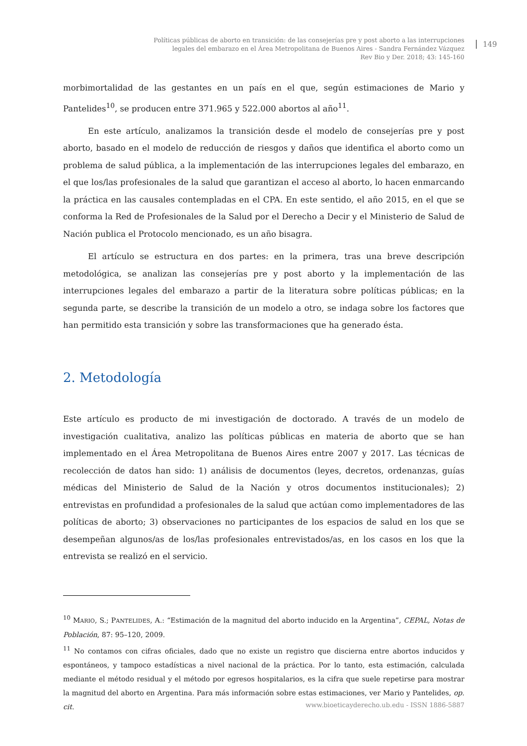Políticas públicas de aborto en transición: de las consejerías pre y post aborto a las interrupciones
legales del embarazo en el Área Metropolitana de Buenos Aires - Sandra Fernández Vázquez
Rev Bio y Der. 2018; 43: 145-160
149
morbimortalidad de las gestantes en un país en el que, según estimaciones de Mario y Pantelides<sup>10</sup>, se producen entre 371.965 y 522.000 abortos al año<sup>11</sup>.
En este artículo, analizamos la transición desde el modelo de consejerías pre y post aborto, basado en el modelo de reducción de riesgos y daños que identifica el aborto como un problema de salud pública, a la implementación de las interrupciones legales del embarazo, en el que los/las profesionales de la salud que garantizan el acceso al aborto, lo hacen enmarcando la práctica en las causales contempladas en el CPA. En este sentido, el año 2015, en el que se conforma la Red de Profesionales de la Salud por el Derecho a Decir y el Ministerio de Salud de Nación publica el Protocolo mencionado, es un año bisagra.
El artículo se estructura en dos partes: en la primera, tras una breve descripción metodológica, se analizan las consejerías pre y post aborto y la implementación de las interrupciones legales del embarazo a partir de la literatura sobre políticas públicas; en la segunda parte, se describe la transición de un modelo a otro, se indaga sobre los factores que han permitido esta transición y sobre las transformaciones que ha generado ésta.
2. Metodología
Este artículo es producto de mi investigación de doctorado. A través de un modelo de investigación cualitativa, analizo las políticas públicas en materia de aborto que se han implementado en el Área Metropolitana de Buenos Aires entre 2007 y 2017. Las técnicas de recolección de datos han sido: 1) análisis de documentos (leyes, decretos, ordenanzas, guías médicas del Ministerio de Salud de la Nación y otros documentos institucionales); 2) entrevistas en profundidad a profesionales de la salud que actúan como implementadores de las políticas de aborto; 3) observaciones no participantes de los espacios de salud en los que se desempeñan algunos/as de los/las profesionales entrevistados/as, en los casos en los que la entrevista se realizó en el servicio.
<sup>10</sup> MARIO, S.; PANTELIDES, A.: “Estimación de la magnitud del aborto inducido en la Argentina”, CEPAL, Notas de Población, 87: 95–120, 2009.
<sup>11</sup> No contamos con cifras oficiales, dado que no existe un registro que discierna entre abortos inducidos y espontáneos, y tampoco estadísticas a nivel nacional de la práctica. Por lo tanto, esta estimación, calculada mediante el método residual y el método por egresos hospitalarios, es la cifra que suele repetirse para mostrar la magnitud del aborto en Argentina. Para más información sobre estas estimaciones, ver Mario y Pantelides, op. cit.
www.bioeticayderecho.ub.edu - ISSN 1886-5887